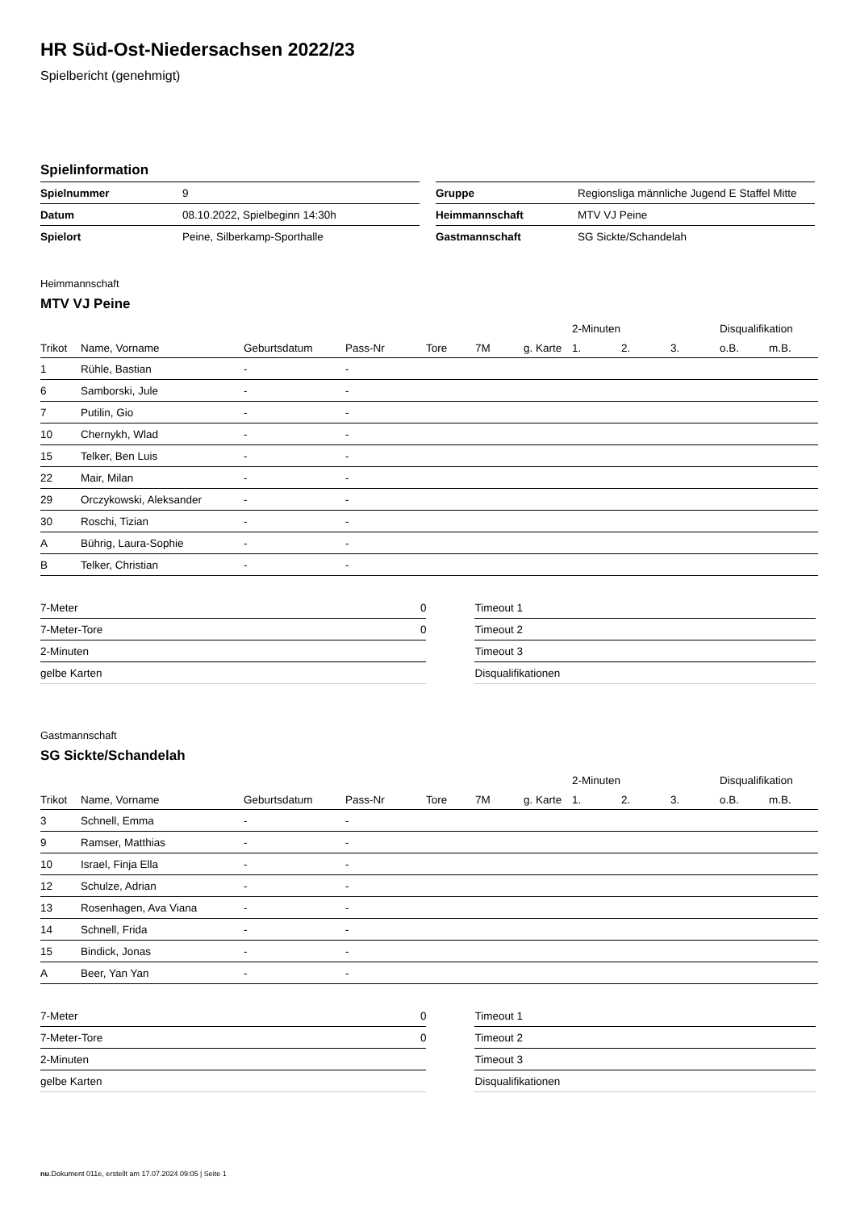HR Süd-Ost-Niedersachsen 2022/23
Spielbericht (genehmigt)
Spielinformation
| Spielnummer | 9 |
| Datum | 08.10.2022, Spielbeginn 14:30h |
| Spielort | Peine, Silberkamp-Sporthalle |
| Gruppe | Regionsliga männliche Jugend E Staffel Mitte |
| Heimmannschaft | MTV VJ Peine |
| Gastmannschaft | SG Sickte/Schandelah |
Heimmannschaft
MTV VJ Peine
| | | | | | | | 2-Minuten | | | Disqualifikation | |
| --- | --- | --- | --- | --- | --- | --- | --- | --- | --- | --- | --- |
| Trikot | Name, Vorname | Geburtsdatum | Pass-Nr | Tore | 7M | g. Karte | 1. | 2. | 3. | o.B. | m.B. |
| 1 | Rühle, Bastian | - | - | | | | | | | | |
| 6 | Samborski, Jule | - | - | | | | | | | | |
| 7 | Putilin, Gio | - | - | | | | | | | | |
| 10 | Chernykh, Wlad | - | - | | | | | | | | |
| 15 | Telker, Ben Luis | - | - | | | | | | | | |
| 22 | Mair, Milan | - | - | | | | | | | | |
| 29 | Orczykowski, Aleksander | - | - | | | | | | | | |
| 30 | Roschi, Tizian | - | - | | | | | | | | |
| A | Bührig, Laura-Sophie | - | - | | | | | | | | |
| B | Telker, Christian | - | - | | | | | | | | |
| 7-Meter | 0 |
| 7-Meter-Tore | 0 |
| 2-Minuten | |
| gelbe Karten | |
| Timeout 1 |
| Timeout 2 |
| Timeout 3 |
| Disqualifikationen |
Gastmannschaft
SG Sickte/Schandelah
| | | | | | | | 2-Minuten | | | Disqualifikation | |
| --- | --- | --- | --- | --- | --- | --- | --- | --- | --- | --- | --- |
| Trikot | Name, Vorname | Geburtsdatum | Pass-Nr | Tore | 7M | g. Karte | 1. | 2. | 3. | o.B. | m.B. |
| 3 | Schnell, Emma | - | - | | | | | | | | |
| 9 | Ramser, Matthias | - | - | | | | | | | | |
| 10 | Israel, Finja Ella | - | - | | | | | | | | |
| 12 | Schulze, Adrian | - | - | | | | | | | | |
| 13 | Rosenhagen, Ava Viana | - | - | | | | | | | | |
| 14 | Schnell, Frida | - | - | | | | | | | | |
| 15 | Bindick, Jonas | - | - | | | | | | | | |
| A | Beer, Yan Yan | - | - | | | | | | | | |
| 7-Meter | 0 |
| 7-Meter-Tore | 0 |
| 2-Minuten | |
| gelbe Karten | |
| Timeout 1 |
| Timeout 2 |
| Timeout 3 |
| Disqualifikationen |
nu.Dokument 011e, erstellt am 17.07.2024 09:05 | Seite 1